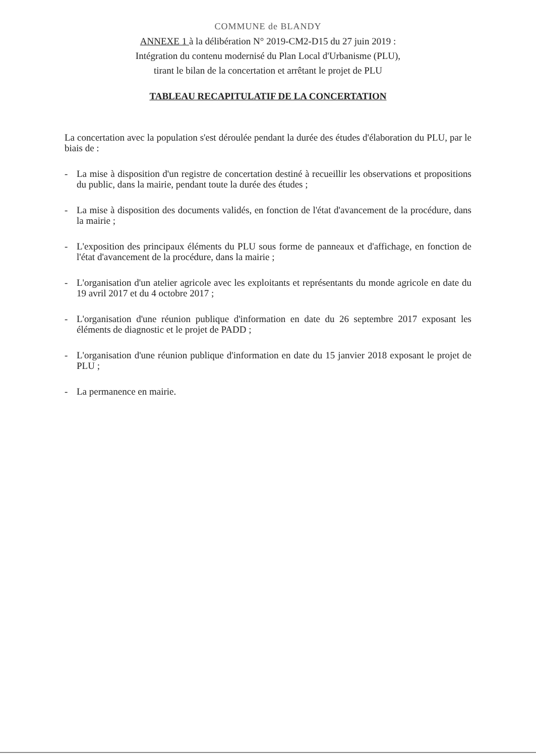COMMUNE de BLANDY
ANNEXE 1 à la délibération N° 2019-CM2-D15 du 27 juin 2019 :
Intégration du contenu modernisé du Plan Local d'Urbanisme (PLU),
tirant le bilan de la concertation et arrêtant le projet de PLU
TABLEAU RECAPITULATIF DE LA CONCERTATION
La concertation avec la population s'est déroulée pendant la durée des études d'élaboration du PLU, par le biais de :
- La mise à disposition d'un registre de concertation destiné à recueillir les observations et propositions du public, dans la mairie, pendant toute la durée des études ;
- La mise à disposition des documents validés, en fonction de l'état d'avancement de la procédure, dans la mairie ;
- L'exposition des principaux éléments du PLU sous forme de panneaux et d'affichage, en fonction de l'état d'avancement de la procédure, dans la mairie ;
- L'organisation d'un atelier agricole avec les exploitants et représentants du monde agricole en date du 19 avril 2017 et du 4 octobre 2017 ;
- L'organisation d'une réunion publique d'information en date du 26 septembre 2017 exposant les éléments de diagnostic et le projet de PADD ;
- L'organisation d'une réunion publique d'information en date du 15 janvier 2018 exposant le projet de PLU ;
- La permanence en mairie.